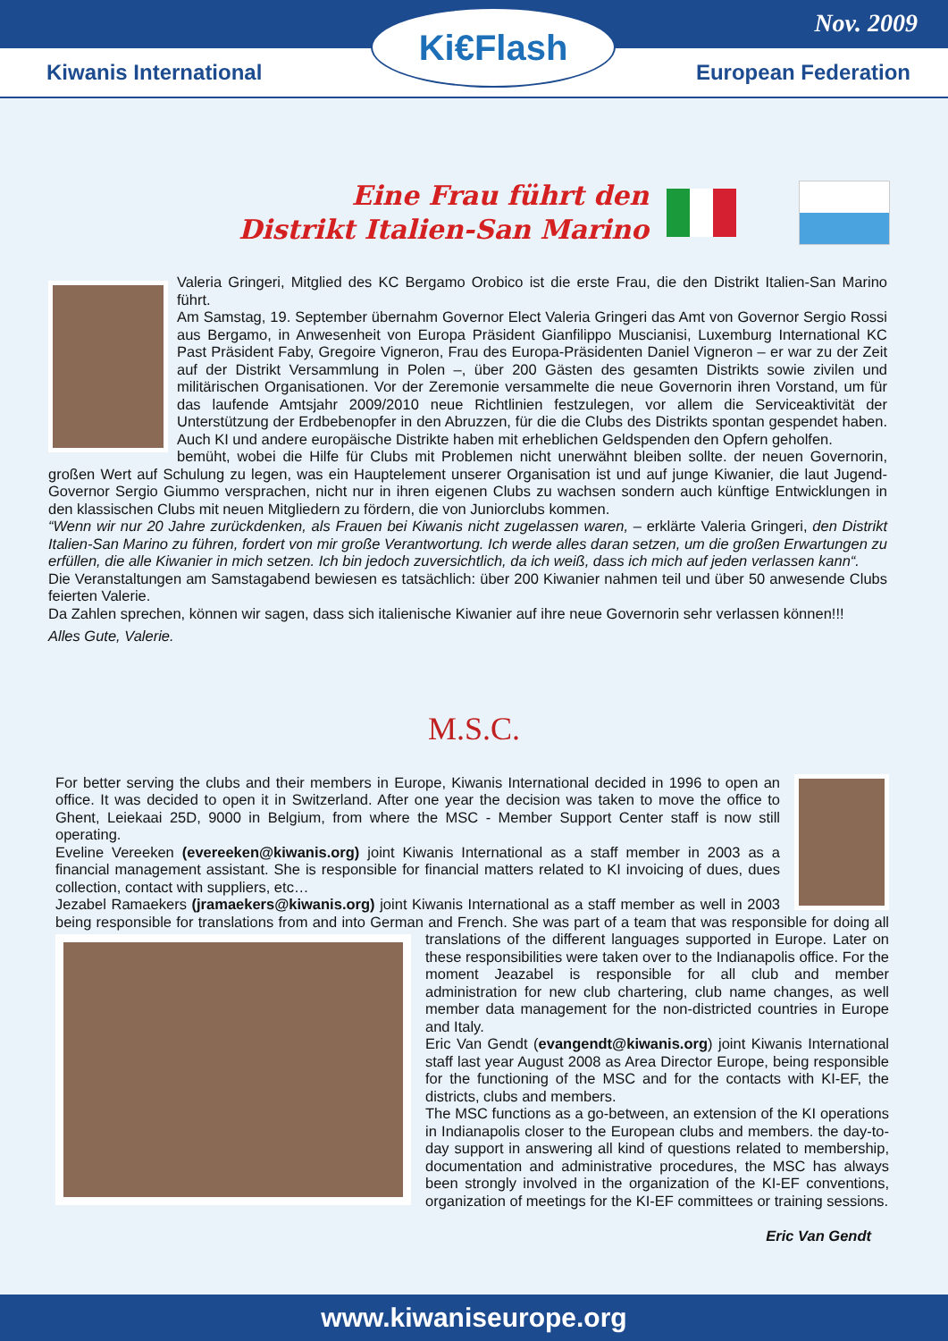Nov. 2009
Kiwanis International European Federation
Ki€Flash
Eine Frau führt den
Distrikt Italien-San Marino
Valeria Gringeri, Mitglied des KC Bergamo Orobico ist die erste Frau, die den Distrikt Italien-San Marino führt.
Am Samstag, 19. September übernahm Governor Elect Valeria Gringeri das Amt von Governor Sergio Rossi aus Bergamo, in Anwesenheit von Europa Präsident Gianfilippo Muscianisi, Luxemburg International KC Past Präsident Faby, Gregoire Vigneron, Frau des Europa-Präsidenten Daniel Vigneron – er war zu der Zeit auf der Distrikt Versammlung in Polen –, über 200 Gästen des gesamten Distrikts sowie zivilen und militärischen Organisationen. Vor der Zeremonie versammelte die neue Governorin ihren Vorstand, um für das laufende Amtsjahr 2009/2010 neue Richtlinien festzulegen, vor allem die Serviceaktivität der Unterstützung der Erdbebenopfer in den Abruzzen, für die die Clubs des Distrikts spontan gespendet haben. Auch KI und andere europäische Distrikte haben mit erheblichen Geldspenden den Opfern geholfen.
bemüht, wobei die Hilfe für Clubs mit Problemen nicht unerwähnt bleiben sollte. der neuen Governorin, großen Wert auf Schulung zu legen, was ein Hauptelement unserer Organisation ist und auf junge Kiwanier, die laut Jugend-Governor Sergio Giummo versprachen, nicht nur in ihren eigenen Clubs zu wachsen sondern auch künftige Entwicklungen in den klassischen Clubs mit neuen Mitgliedern zu fördern, die von Juniorclubs kommen.
“Wenn wir nur 20 Jahre zurückdenken, als Frauen bei Kiwanis nicht zugelassen waren, – erklärte Valeria Gringeri, den Distrikt Italien-San Marino zu führen, fordert von mir große Verantwortung. Ich werde alles daran setzen, um die großen Erwartungen zu erfüllen, die alle Kiwanier in mich setzen. Ich bin jedoch zuversichtlich, da ich weiß, dass ich mich auf jeden verlassen kann“.
Die Veranstaltungen am Samstagabend bewiesen es tatsächlich: über 200 Kiwanier nahmen teil und über 50 anwesende Clubs feierten Valerie.
Da Zahlen sprechen, können wir sagen, dass sich italienische Kiwanier auf ihre neue Governorin sehr verlassen können!!!
Alles Gute, Valerie.
M.S.C.
For better serving the clubs and their members in Europe, Kiwanis International decided in 1996 to open an office. It was decided to open it in Switzerland. After one year the decision was taken to move the office to Ghent, Leiekaai 25D, 9000 in Belgium, from where the MSC - Member Support Center staff is now still operating.
Eveline Vereeken (evereeken@kiwanis.org) joint Kiwanis International as a staff member in 2003 as a financial management assistant. She is responsible for financial matters related to KI invoicing of dues, dues collection, contact with suppliers, etc…
Jezabel Ramaekers (jramaekers@kiwanis.org) joint Kiwanis International as a staff member as well in 2003 being responsible for translations from and into German and French. She was part of a team that
was responsible for doing all translations of the different languages supported in Europe. Later on these responsibilities were taken over to the Indianapolis office. For the moment Jeazabel is responsible for all club and member administration for new club chartering, club name changes, as well member data management for the non-districted countries in Europe and Italy.
Eric Van Gendt (evangendt@kiwanis.org) joint Kiwanis International staff last year August 2008 as Area Director Europe, being responsible for the functioning of the MSC and for the contacts with KI-EF, the districts, clubs and members.
The MSC functions as a go-between, an extension of the KI operations in Indianapolis closer to the European clubs and members. the day-to-day support in answering all kind of questions related to membership, documentation and administrative procedures, the MSC has always been strongly involved in the organization of the KI-EF conventions, organization of meetings for the KI-EF committees or training sessions.
Eric Van Gendt
www.kiwaniseurope.org